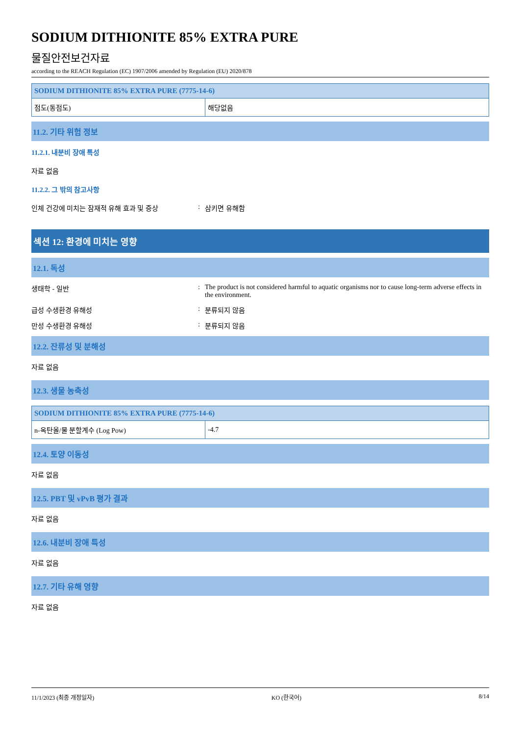SODIUM DITHIONITE 85% EXTRA PURE
물질안전보건자료
according to the REACH Regulation (EC) 1907/2006 amended by Regulation (EU) 2020/878
| SODIUM DITHIONITE 85% EXTRA PURE (7775-14-6) | |
| --- | --- |
| 점도(동점도) | 해당없음 |
11.2. 기타 위험 정보
11.2.1. 내분비 장애 특성
자료 없음
11.2.2. 그 밖의 참고사항
인체 건강에 미치는 잠재적 유해 효과 및 증상: 삼키면 유해함
섹션 12: 환경에 미치는 영향
12.1. 독성
생태학 - 일반: The product is not considered harmful to aquatic organisms nor to cause long-term adverse effects in the environment.
급성 수생환경 유해성: 분류되지 않음
만성 수생환경 유해성: 분류되지 않음
12.2. 잔류성 및 분해성
자료 없음
12.3. 생물 농축성
| SODIUM DITHIONITE 85% EXTRA PURE (7775-14-6) | |
| --- | --- |
| n-옥탄올/물 분할계수 (Log Pow) | -4.7 |
12.4. 토양 이동성
자료 없음
12.5. PBT 및 vPvB 평가 결과
자료 없음
12.6. 내분비 장애 특성
자료 없음
12.7. 기타 유해 영향
자료 없음
11/1/2023 (최종 개정일자) KO (한국어) 8/14